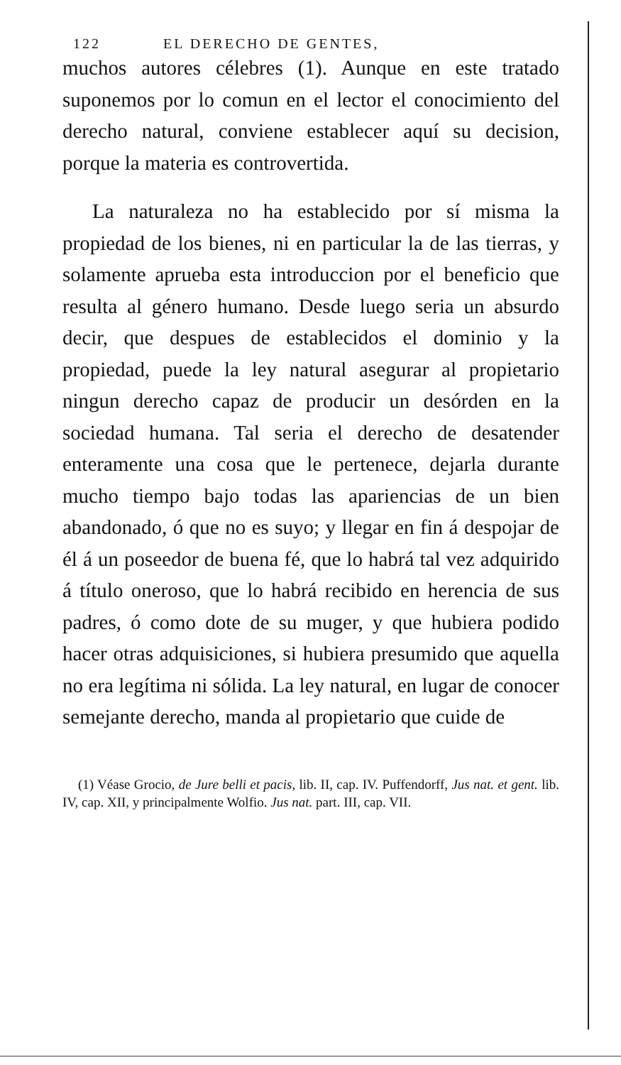122 EL DERECHO DE GENTES,
muchos autores célebres (1). Aunque en este tratado suponemos por lo comun en el lector el conocimiento del derecho natural, conviene establecer aquí su decision, porque la materia es controvertida.
La naturaleza no ha establecido por sí misma la propiedad de los bienes, ni en particular la de las tierras, y solamente aprueba esta introduccion por el beneficio que resulta al género humano. Desde luego seria un absurdo decir, que despues de establecidos el dominio y la propiedad, puede la ley natural asegurar al propietario ningun derecho capaz de producir un desórden en la sociedad humana. Tal seria el derecho de desatender enteramente una cosa que le pertenece, dejarla durante mucho tiempo bajo todas las apariencias de un bien abandonado, ó que no es suyo; y llegar en fin á despojar de él á un poseedor de buena fé, que lo habrá tal vez adquirido á título oneroso, que lo habrá recibido en herencia de sus padres, ó como dote de su muger, y que hubiera podido hacer otras adquisiciones, si hubiera presumido que aquella no era legítima ni sólida. La ley natural, en lugar de conocer semejante derecho, manda al propietario que cuide de
(1) Véase Grocio, de Jure belli et pacis, lib. II, cap. IV. Puffendorff, Jus nat. et gent. lib. IV, cap. XII, y principalmente Wolfio. Jus nat. part. III, cap. VII.